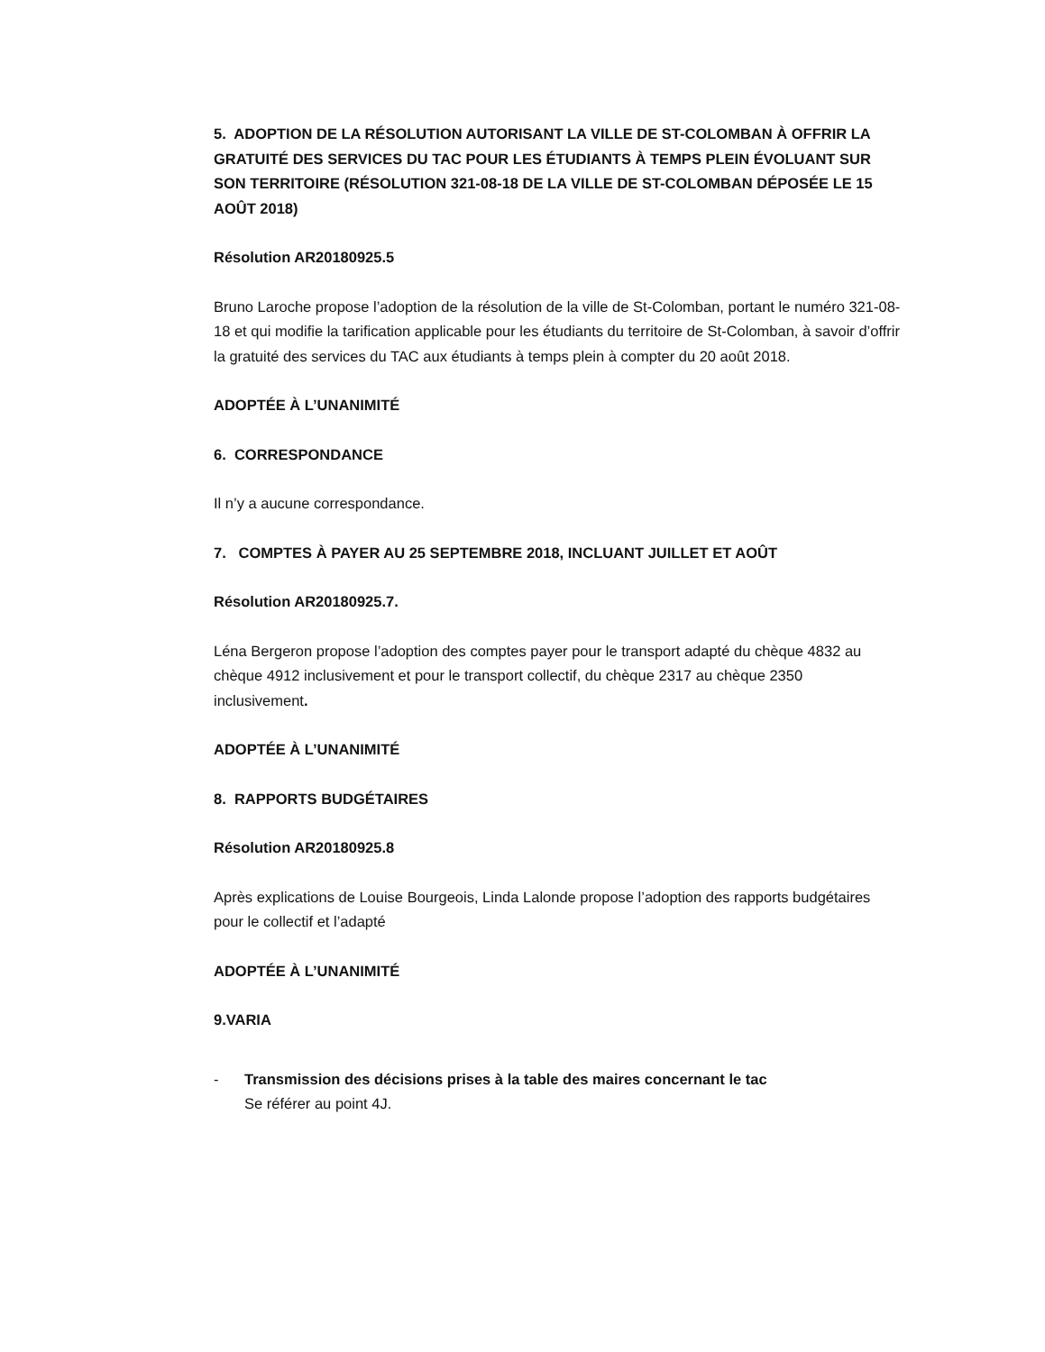5. ADOPTION DE LA RÉSOLUTION AUTORISANT LA VILLE DE ST-COLOMBAN À OFFRIR LA GRATUITÉ DES SERVICES DU TAC POUR LES ÉTUDIANTS À TEMPS PLEIN ÉVOLUANT SUR SON TERRITOIRE (RÉSOLUTION 321-08-18 DE LA VILLE DE ST-COLOMBAN DÉPOSÉE LE 15 AOÛT 2018)
Résolution AR20180925.5
Bruno Laroche propose l’adoption de la résolution de la ville de St-Colomban, portant le numéro 321-08-18 et qui modifie la tarification applicable pour les étudiants du territoire de St-Colomban, à savoir d’offrir la gratuité des services du TAC aux étudiants à temps plein à compter du 20 août 2018.
ADOPTÉE À L’UNANIMITÉ
6. CORRESPONDANCE
Il n’y a aucune correspondance.
7. COMPTES À PAYER AU 25 SEPTEMBRE 2018, INCLUANT JUILLET ET AOÛT
Résolution AR20180925.7.
Léna Bergeron propose l’adoption des comptes payer pour le transport adapté du chèque 4832 au chèque 4912 inclusivement et pour le transport collectif, du chèque 2317 au chèque 2350 inclusivement.
ADOPTÉE À L’UNANIMITÉ
8. RAPPORTS BUDGÉTAIRES
Résolution AR20180925.8
Après explications de Louise Bourgeois, Linda Lalonde propose l’adoption des rapports budgétaires pour le collectif et l’adapté
ADOPTÉE À L’UNANIMITÉ
9.VARIA
- Transmission des décisions prises à la table des maires concernant le tac
Se référer au point 4J.